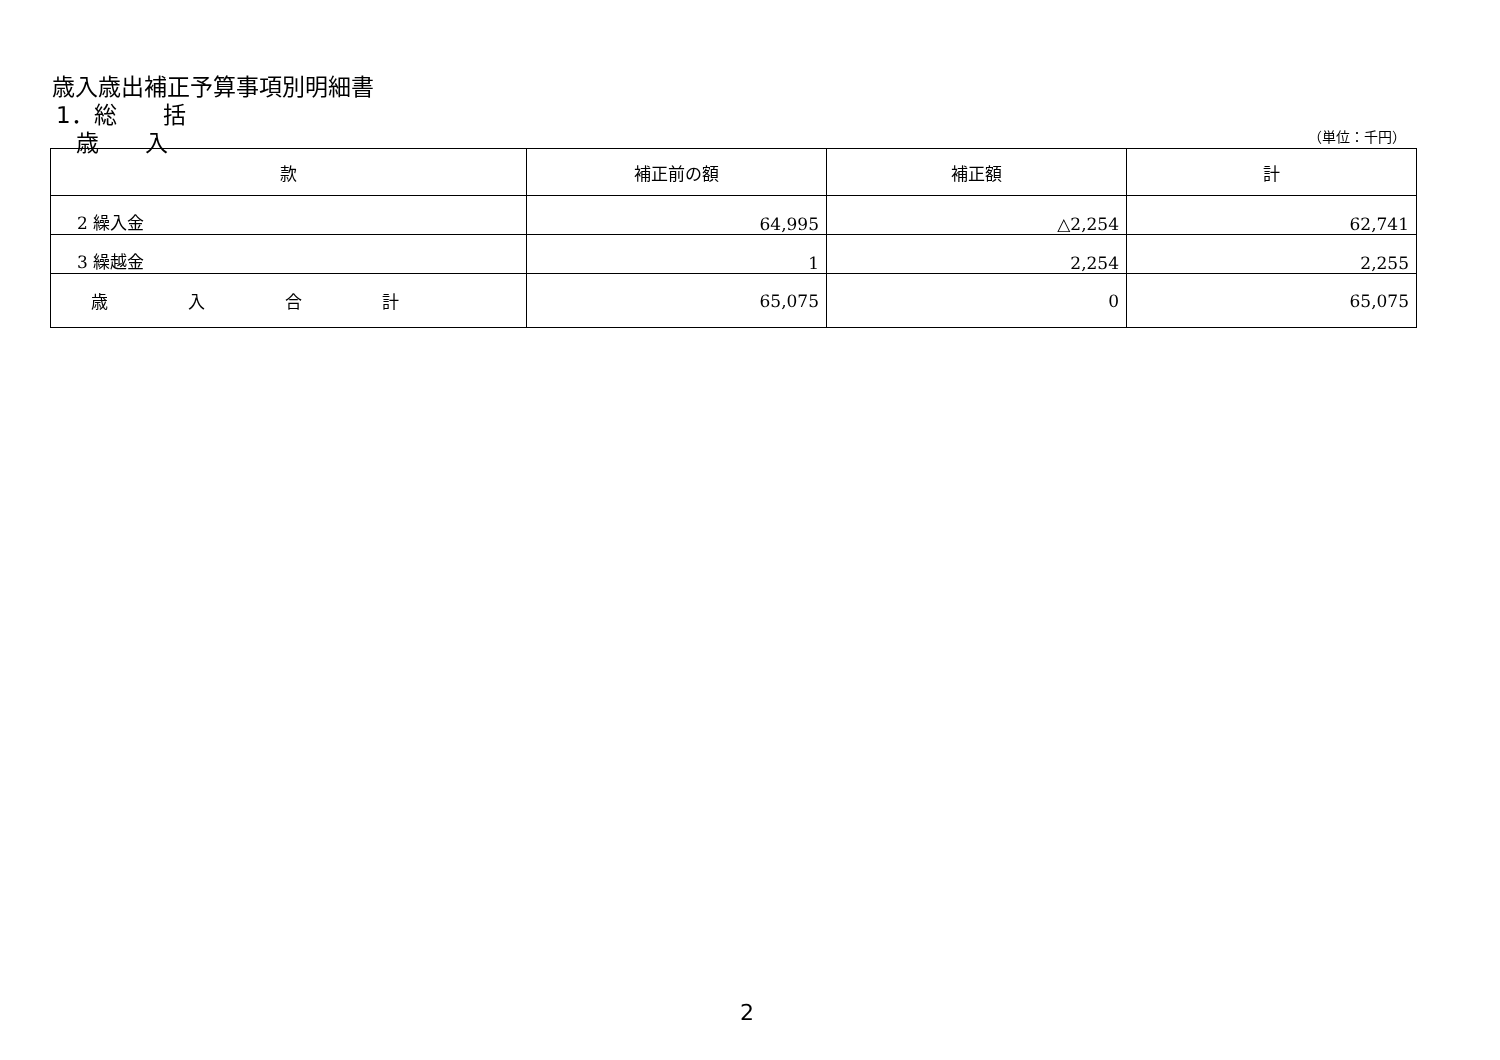歳入歳出補正予算事項別明細書
1．総　　括
歳　　入 （単位：千円）
| 款 | 補正前の額 | 補正額 | 計 |
| --- | --- | --- | --- |
| 2 繰入金 | 64,995 | △2,254 | 62,741 |
| 3 繰越金 | 1 | 2,254 | 2,255 |
| 歳入合計 | 65,075 | 0 | 65,075 |
2